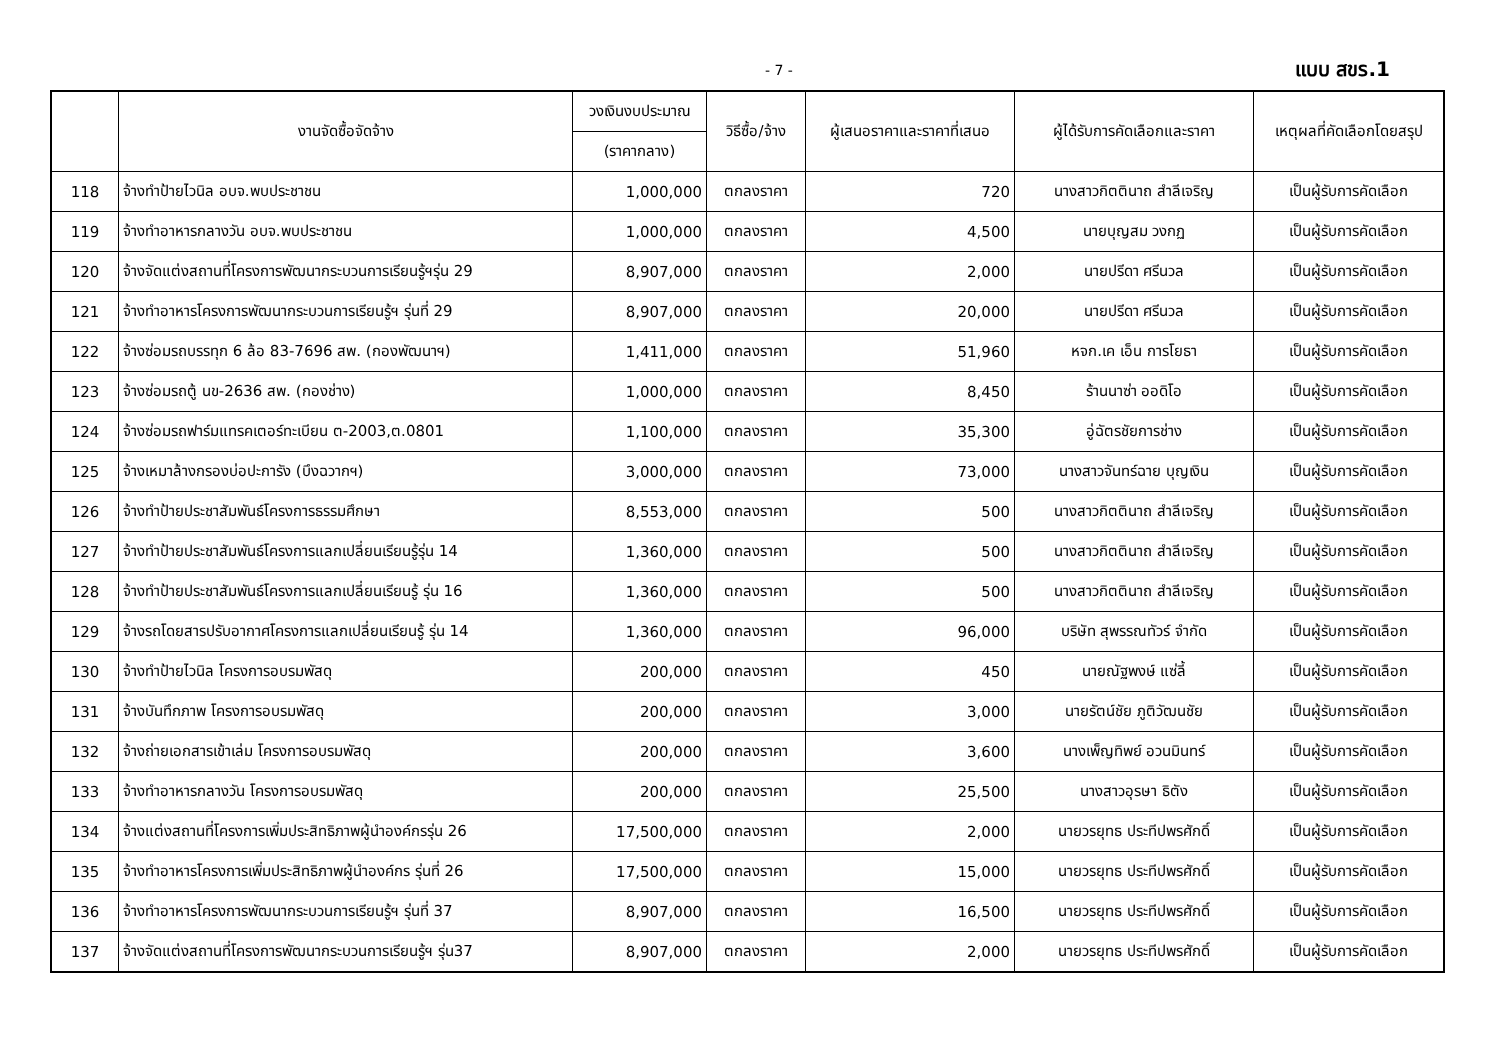- 7 - แบบ สขร.1
| | งานจัดซื้อจัดจ้าง | วงเงินงบประมาณ | วิธีซื้อ/จ้าง | ผู้เสนอราคาและราคาที่เสนอ | ผู้ได้รับการคัดเลือกและราคา | เหตุผลที่คัดเลือกโดยสรุป |
| --- | --- | --- | --- | --- | --- | --- |
| | | (ราคากลาง) | | | | |
| 118 | จ้างทำป้ายไวนิล อบจ.พบประชาชน | 1,000,000 | ตกลงราคา | 720 | นางสาวกิตตินาถ สำลีเจริญ | เป็นผู้รับการคัดเลือก |
| 119 | จ้างทำอาหารกลางวัน อบจ.พบประชาชน | 1,000,000 | ตกลงราคา | 4,500 | นายบุญสม วงกฏ | เป็นผู้รับการคัดเลือก |
| 120 | จ้างจัดแต่งสถานที่โครงการพัฒนากระบวนการเรียนรู้ฯรุ่น 29 | 8,907,000 | ตกลงราคา | 2,000 | นายปรีดา ศรีนวล | เป็นผู้รับการคัดเลือก |
| 121 | จ้างทำอาหารโครงการพัฒนากระบวนการเรียนรู้ฯ รุ่นที่ 29 | 8,907,000 | ตกลงราคา | 20,000 | นายปรีดา ศรีนวล | เป็นผู้รับการคัดเลือก |
| 122 | จ้างซ่อมรถบรรทุก 6 ล้อ 83-7696 สพ. (กองพัฒนาฯ) | 1,411,000 | ตกลงราคา | 51,960 | หจก.เค เอ็น การโยธา | เป็นผู้รับการคัดเลือก |
| 123 | จ้างซ่อมรถตู้ นข-2636 สพ. (กองช่าง) | 1,000,000 | ตกลงราคา | 8,450 | ร้านนาซ่า ออดิโอ | เป็นผู้รับการคัดเลือก |
| 124 | จ้างซ่อมรถฟาร์มแทรคเตอร์ทะเบียน ต-2003,ต.0801 | 1,100,000 | ตกลงราคา | 35,300 | อู่ฉัตรชัยการช่าง | เป็นผู้รับการคัดเลือก |
| 125 | จ้างเหมาล้างกรองบ่อปะการัง (บึงฉวากฯ) | 3,000,000 | ตกลงราคา | 73,000 | นางสาวจันทร์ฉาย บุญเงิน | เป็นผู้รับการคัดเลือก |
| 126 | จ้างทำป้ายประชาสัมพันธ์โครงการธรรมศึกษา | 8,553,000 | ตกลงราคา | 500 | นางสาวกิตตินาถ สำลีเจริญ | เป็นผู้รับการคัดเลือก |
| 127 | จ้างทำป้ายประชาสัมพันธ์โครงการแลกเปลี่ยนเรียนรู้รุ่น 14 | 1,360,000 | ตกลงราคา | 500 | นางสาวกิตตินาถ สำลีเจริญ | เป็นผู้รับการคัดเลือก |
| 128 | จ้างทำป้ายประชาสัมพันธ์โครงการแลกเปลี่ยนเรียนรู้ รุ่น 16 | 1,360,000 | ตกลงราคา | 500 | นางสาวกิตตินาถ สำลีเจริญ | เป็นผู้รับการคัดเลือก |
| 129 | จ้างรถโดยสารปรับอากาศโครงการแลกเปลี่ยนเรียนรู้ รุ่น 14 | 1,360,000 | ตกลงราคา | 96,000 | บริษัท สุพรรณทัวร์ จำกัด | เป็นผู้รับการคัดเลือก |
| 130 | จ้างทำป้ายไวนิล โครงการอบรมพัสดุ | 200,000 | ตกลงราคา | 450 | นายณัฐพงษ์ แซ่ลี้ | เป็นผู้รับการคัดเลือก |
| 131 | จ้างบันทึกภาพ โครงการอบรมพัสดุ | 200,000 | ตกลงราคา | 3,000 | นายรัตน์ชัย ภูติวัฒนชัย | เป็นผู้รับการคัดเลือก |
| 132 | จ้างถ่ายเอกสารเข้าเล่ม โครงการอบรมพัสดุ | 200,000 | ตกลงราคา | 3,600 | นางเพ็ญทิพย์ อวนมินทร์ | เป็นผู้รับการคัดเลือก |
| 133 | จ้างทำอาหารกลางวัน โครงการอบรมพัสดุ | 200,000 | ตกลงราคา | 25,500 | นางสาวอุรษา ธิตัง | เป็นผู้รับการคัดเลือก |
| 134 | จ้างแต่งสถานที่โครงการเพิ่มประสิทธิภาพผู้นำองค์กรรุ่น 26 | 17,500,000 | ตกลงราคา | 2,000 | นายวรยุทธ ประทีปพรศักดิ์ | เป็นผู้รับการคัดเลือก |
| 135 | จ้างทำอาหารโครงการเพิ่มประสิทธิภาพผู้นำองค์กร รุ่นที่ 26 | 17,500,000 | ตกลงราคา | 15,000 | นายวรยุทธ ประทีปพรศักดิ์ | เป็นผู้รับการคัดเลือก |
| 136 | จ้างทำอาหารโครงการพัฒนากระบวนการเรียนรู้ฯ รุ่นที่ 37 | 8,907,000 | ตกลงราคา | 16,500 | นายวรยุทธ ประทีปพรศักดิ์ | เป็นผู้รับการคัดเลือก |
| 137 | จ้างจัดแต่งสถานที่โครงการพัฒนากระบวนการเรียนรู้ฯ รุ่น37 | 8,907,000 | ตกลงราคา | 2,000 | นายวรยุทธ ประทีปพรศักดิ์ | เป็นผู้รับการคัดเลือก |